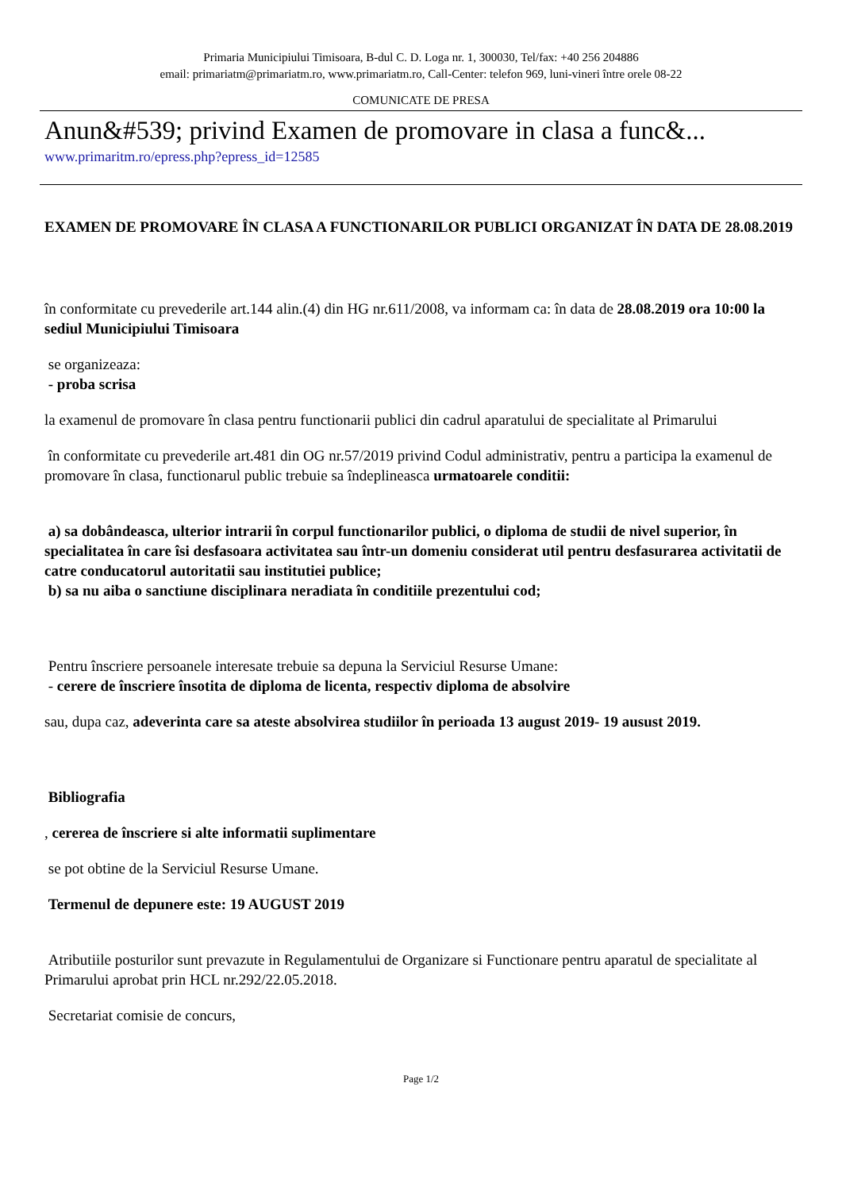Primaria Municipiului Timisoara, B-dul C. D. Loga nr. 1, 300030, Tel/fax: +40 256 204886
email: primariatm@primariatm.ro, www.primariatm.ro, Call-Center: telefon 969, luni-vineri între orele 08-22
COMUNICATE DE PRESA
Anun&#539; privind Examen de promovare in clasa a func&...
www.primaritm.ro/epress.php?epress_id=12585
EXAMEN DE PROMOVARE ÎN CLASA A FUNCTIONARILOR PUBLICI ORGANIZAT ÎN DATA DE 28.08.2019
în conformitate cu prevederile art.144 alin.(4) din HG nr.611/2008, va informam ca: în data de 28.08.2019 ora 10:00 la sediul Municipiului Timisoara
se organizeaza:
- proba scrisa
la examenul de promovare în clasa pentru functionarii publici din cadrul aparatului de specialitate al Primarului
în conformitate cu prevederile art.481 din OG nr.57/2019 privind Codul administrativ, pentru a participa la examenul de promovare în clasa, functionarul public trebuie sa îndeplineasca urmatoarele conditii:
a) sa dobândeasca, ulterior intrarii în corpul functionarilor publici, o diploma de studii de nivel superior, în specialitatea în care îsi desfasoara activitatea sau într-un domeniu considerat util pentru desfasurarea activitatii de catre conducatorul autoritatii sau institutiei publice;
b) sa nu aiba o sanctiune disciplinara neradiata în conditiile prezentului cod;
Pentru înscriere persoanele interesate trebuie sa depuna la Serviciul Resurse Umane:
- cerere de înscriere însotita de diploma de licenta, respectiv diploma de absolvire
sau, dupa caz, adeverinta care sa ateste absolvirea studiilor în perioada 13 august 2019- 19 ausust 2019.
Bibliografia
, cererea de înscriere si alte informatii suplimentare
se pot obtine de la Serviciul Resurse Umane.
Termenul de depunere este: 19 AUGUST 2019
Atributiile posturilor sunt prevazute in Regulamentului de Organizare si Functionare pentru aparatul de specialitate al Primarului aprobat prin HCL nr.292/22.05.2018.
Secretariat comisie de concurs,
Page 1/2